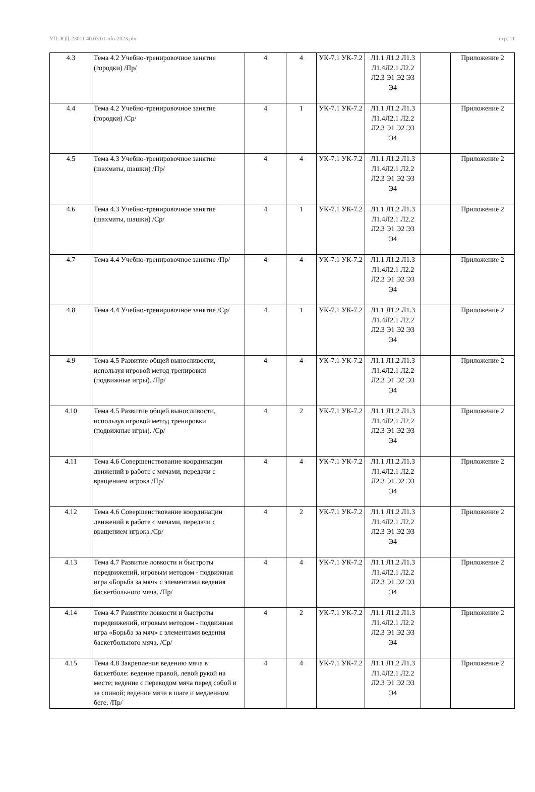УП: ЮД-23011 40.03.01-ofo-2023.plx стр. 11
| 4.3 | Тема 4.2 Учебно-тренировочное занятие (городки) /Пр/ | 4 | 4 | УК-7.1 УК-7.2 | Л1.1 Л1.2 Л1.3 Л1.4Л2.1 Л2.2 Л2.3 Э1 Э2 Э3 Э4 | | Приложение 2 |
| 4.4 | Тема 4.2 Учебно-тренировочное занятие (городки) /Ср/ | 4 | 1 | УК-7.1 УК-7.2 | Л1.1 Л1.2 Л1.3 Л1.4Л2.1 Л2.2 Л2.3 Э1 Э2 Э3 Э4 | | Приложение 2 |
| 4.5 | Тема 4.3 Учебно-тренировочное занятие (шахматы, шашки) /Пр/ | 4 | 4 | УК-7.1 УК-7.2 | Л1.1 Л1.2 Л1.3 Л1.4Л2.1 Л2.2 Л2.3 Э1 Э2 Э3 Э4 | | Приложение 2 |
| 4.6 | Тема 4.3 Учебно-тренировочное занятие (шахматы, шашки) /Ср/ | 4 | 1 | УК-7.1 УК-7.2 | Л1.1 Л1.2 Л1.3 Л1.4Л2.1 Л2.2 Л2.3 Э1 Э2 Э3 Э4 | | Приложение 2 |
| 4.7 | Тема 4.4 Учебно-тренировочное занятие /Пр/ | 4 | 4 | УК-7.1 УК-7.2 | Л1.1 Л1.2 Л1.3 Л1.4Л2.1 Л2.2 Л2.3 Э1 Э2 Э3 Э4 | | Приложение 2 |
| 4.8 | Тема 4.4 Учебно-тренировочное занятие /Ср/ | 4 | 1 | УК-7.1 УК-7.2 | Л1.1 Л1.2 Л1.3 Л1.4Л2.1 Л2.2 Л2.3 Э1 Э2 Э3 Э4 | | Приложение 2 |
| 4.9 | Тема 4.5 Развитие общей выносливости, используя игровой метод тренировки (подвижные игры). /Пр/ | 4 | 4 | УК-7.1 УК-7.2 | Л1.1 Л1.2 Л1.3 Л1.4Л2.1 Л2.2 Л2.3 Э1 Э2 Э3 Э4 | | Приложение 2 |
| 4.10 | Тема 4.5 Развитие общей выносливости, используя игровой метод тренировки (подвижные игры). /Ср/ | 4 | 2 | УК-7.1 УК-7.2 | Л1.1 Л1.2 Л1.3 Л1.4Л2.1 Л2.2 Л2.3 Э1 Э2 Э3 Э4 | | Приложение 2 |
| 4.11 | Тема 4.6 Совершенствование координации движений в работе с мячами, передачи с вращением игрока /Пр/ | 4 | 4 | УК-7.1 УК-7.2 | Л1.1 Л1.2 Л1.3 Л1.4Л2.1 Л2.2 Л2.3 Э1 Э2 Э3 Э4 | | Приложение 2 |
| 4.12 | Тема 4.6 Совершенствование координации движений в работе с мячами, передачи с вращением игрока /Ср/ | 4 | 2 | УК-7.1 УК-7.2 | Л1.1 Л1.2 Л1.3 Л1.4Л2.1 Л2.2 Л2.3 Э1 Э2 Э3 Э4 | | Приложение 2 |
| 4.13 | Тема 4.7 Развитие ловкости и быстроты передвижений, игровым методом - подвижная игра «Борьба за мяч» с элементами ведения баскетбольного мяча. /Пр/ | 4 | 4 | УК-7.1 УК-7.2 | Л1.1 Л1.2 Л1.3 Л1.4Л2.1 Л2.2 Л2.3 Э1 Э2 Э3 Э4 | | Приложение 2 |
| 4.14 | Тема 4.7 Развитие ловкости и быстроты передвижений, игровым методом - подвижная игра «Борьба за мяч» с элементами ведения баскетбольного мяча. /Ср/ | 4 | 2 | УК-7.1 УК-7.2 | Л1.1 Л1.2 Л1.3 Л1.4Л2.1 Л2.2 Л2.3 Э1 Э2 Э3 Э4 | | Приложение 2 |
| 4.15 | Тема 4.8 Закрепления ведению мяча в баскетболе: ведение правой, левой рукой на месте; ведение с переводом мяча перед собой и за спиной; ведение мяча в шаге и медленном беге. /Пр/ | 4 | 4 | УК-7.1 УК-7.2 | Л1.1 Л1.2 Л1.3 Л1.4Л2.1 Л2.2 Л2.3 Э1 Э2 Э3 Э4 | | Приложение 2 |